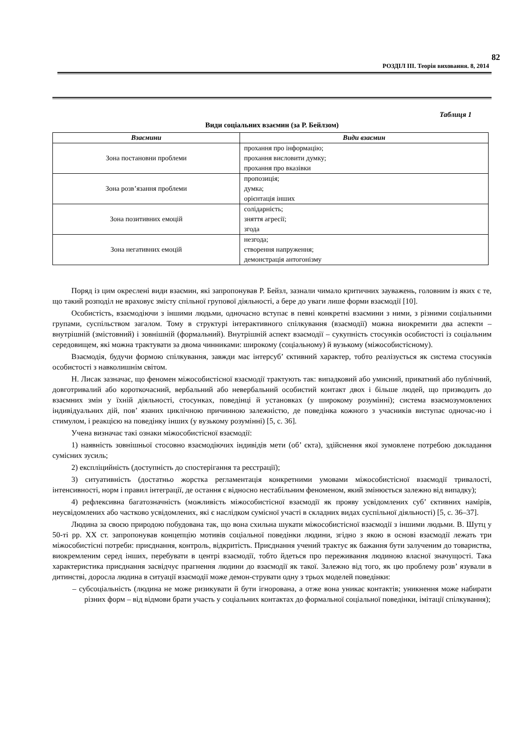82
РОЗДІЛ ІІІ. Теорія виховання. 8, 2014
Таблиця 1
Види соціальних взаємин (за Р. Бейлзом)
| Взаємини | Види взаємин |
| --- | --- |
| Зона постановни проблеми | прохання про інформацію; прохання висловити думку; прохання про вказівки |
| Зона розв’язання проблеми | пропозиція; думка; орієнтація інших |
| Зона позитивних емоцій | солідарність; зняття агресії; згода |
| Зона негативних емоцій | незгода; створення напруження; демонстрація антогонізму |
Поряд із цим окреслені види взаємин, які запропонував Р. Бейзл, зазнали чимало критичних зауважень, головним із яких є те, що такий розподіл не враховує змісту спільної групової діяльності, а бере до уваги лише форми взаємодії [10].
Особистість, взаємодіючи з іншими людьми, одночасно вступає в певні конкретні взаємини з ними, з різними соціальними групами, суспільством загалом. Тому в структурі інтерактивного спілкування (взаємодії) можна виокремити два аспекти – внутрішній (змістовний) і зовнішній (формальний). Внутрішній аспект взаємодії – сукупність стосунків особистості із соціальним середовищем, які можна трактувати за двома чинниками: широкому (соціальному) й вузькому (міжособистісному).
Взаємодія, будучи формою спілкування, завжди має інтерсуб’ єктивний характер, тобто реалізується як система стосунків особистості з навколишнім світом.
Н. Лисак зазначає, що феномен міжособистісної взаємодії трактують так: випадковий або умисний, приватний або публічний, довготривалий або короткочасний, вербальний або невербальний особистий контакт двох і більше людей, що призводить до взаємних змін у їхній діяльності, стосунках, поведінці й установках (у широкому розумінні); система взаємозумовлених індивідуальних дій, пов’ язаних циклічною причинною залежністю, де поведінка кожного з учасників виступає одночас-но і стимулом, і реакцією на поведінку інших (у вузькому розумінні) [5, с. 36].
Учена визначає такі ознаки міжособистісної взаємодії:
1) наявність зовнішньої стосовно взаємодіючих індивідів мети (об’ єкта), здійснення якої зумовлене потребою докладання сумісних зусиль;
2) експліцийність (доступність до спостерігання та реєстрації);
3) ситуативність (достатньо жорстка регламентація конкретними умовами міжособистісної взаємодії тривалості, інтенсивності, норм і правил інтеграції, де остання є відносно нестабільним феноменом, який змінюється залежно від випадку);
4) рефлексивна багатозначність (можливість міжособистісної взаємодії як прояву усвідомлених суб’ єктивних намірів, неусвідомлених або частково усвідомлених, які є наслідком сумісної участі в складних видах суспільної діяльності) [5, с. 36–37].
Людина за своєю природою побудована так, що вона схильна шукати міжособистісної взаємодії з іншими людьми. В. Шутц у 50-ті рр. ХХ ст. запропонував концепцію мотивів соціальної поведінки людини, згідно з якою в основі взаємодії лежать три міжособистісні потреби: приєднання, контроль, відкритість. Приєднання учений трактує як бажання бути залученим до товариства, виокремленим серед інших, перебувати в центрі взаємодії, тобто йдеться про переживання людиною власної значущості. Така характеристика приєднання засвідчує прагнення людини до взаємодії як такої. Залежно від того, як цю проблему розв’ язували в дитинстві, доросла людина в ситуації взаємодії може демон-струвати одну з трьох моделей поведінки:
– субсоціальність (людина не може ризикувати й бути ігнорована, а отже вона уникає контактів; уникнення може набирати різних форм – від відмови брати участь у соціальних контактах до формальної соціальної поведінки, імітації спілкування);